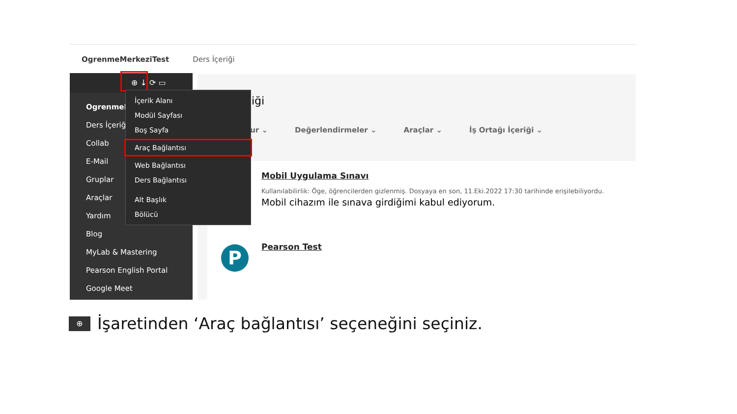OgrenmeMerkeziTest Ders İçeriği
iği
tur ⌄ Değerlendirmeler ⌄ Araçlar ⌄ İş Ortağı İçeriği ⌄
Mobil Uygulama Sınavı
Kullanılabilirlik: Öge, öğrencilerden gizlenmiş. Dosyaya en son, 11.Eki.2022 17:30 tarihinde erişilebiliyordu.
Mobil cihazım ile sınava girdiğimi kabul ediyorum.
Pearson Test
⊕ ↓ ⟳ ▭
OgrenmeM
Ders İçeriği
Collab
E-Mail
Gruplar
Araçlar
Yardım
Blog
MyLab & Mastering
Pearson English Portal
Google Meet
İçerik Alanı
Modül Sayfası
Boş Sayfa
Araç Bağlantısı
Web Bağlantısı
Ders Bağlantısı
Alt Başlık
Bölücü
P
⊕
İşaretinden ‘Araç bağlantısı’ seçeneğini seçiniz.